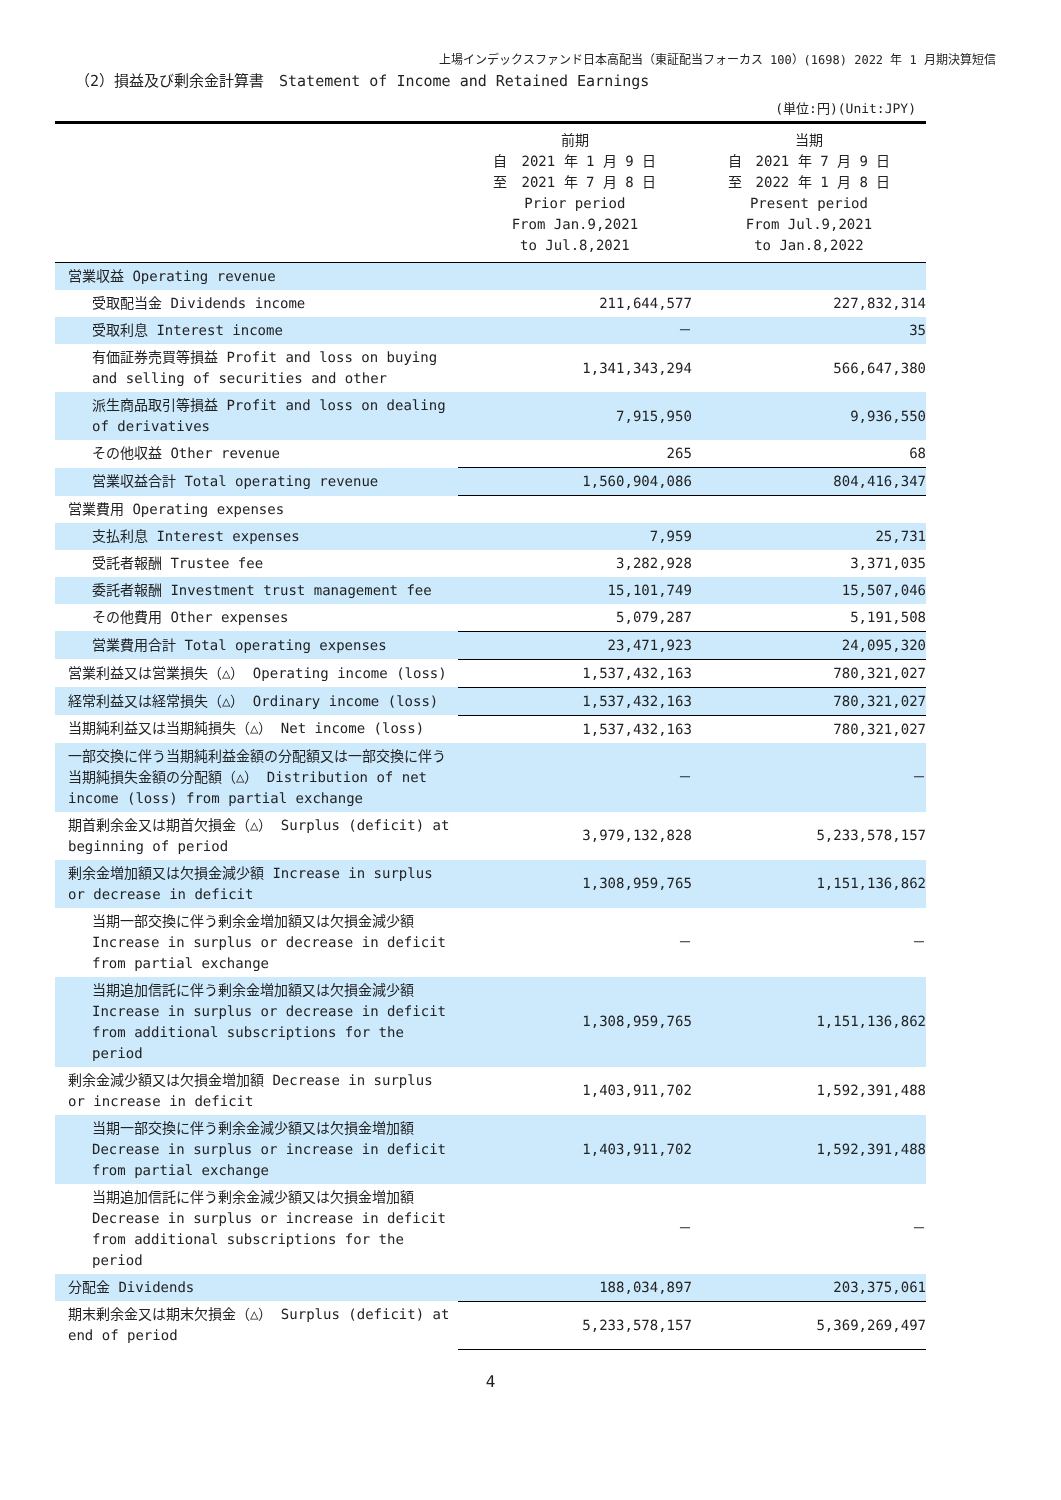上場インデックスファンド日本高配当（東証配当フォーカス 100）(1698) 2022 年 1 月期決算短信
（2）損益及び剰余金計算書　Statement of Income and Retained Earnings
(単位:円)(Unit:JPY)
| | 前期 自 2021 年 1 月 9 日 至 2021 年 7 月 8 日 Prior period From Jan.9,2021 to Jul.8,2021 | 当期 自 2021 年 7 月 9 日 至 2022 年 1 月 8 日 Present period From Jul.9,2021 to Jan.8,2022 |
| --- | --- | --- |
| 営業収益 Operating revenue | | |
| 受取配当金 Dividends income | 211,644,577 | 227,832,314 |
| 受取利息 Interest income | － | 35 |
| 有価証券売買等損益 Profit and loss on buying and selling of securities and other | 1,341,343,294 | 566,647,380 |
| 派生商品取引等損益 Profit and loss on dealing of derivatives | 7,915,950 | 9,936,550 |
| その他収益 Other revenue | 265 | 68 |
| 営業収益合計 Total operating revenue | 1,560,904,086 | 804,416,347 |
| 営業費用 Operating expenses | | |
| 支払利息 Interest expenses | 7,959 | 25,731 |
| 受託者報酬 Trustee fee | 3,282,928 | 3,371,035 |
| 委託者報酬 Investment trust management fee | 15,101,749 | 15,507,046 |
| その他費用 Other expenses | 5,079,287 | 5,191,508 |
| 営業費用合計 Total operating expenses | 23,471,923 | 24,095,320 |
| 営業利益又は営業損失（△） Operating income (loss) | 1,537,432,163 | 780,321,027 |
| 経常利益又は経常損失（△） Ordinary income (loss) | 1,537,432,163 | 780,321,027 |
| 当期純利益又は当期純損失（△） Net income (loss) | 1,537,432,163 | 780,321,027 |
| 一部交換に伴う当期純利益金額の分配額又は一部交換に伴う当期純損失金額の分配額（△） Distribution of net income (loss) from partial exchange | － | － |
| 期首剰余金又は期首欠損金（△） Surplus (deficit) at beginning of period | 3,979,132,828 | 5,233,578,157 |
| 剰余金増加額又は欠損金減少額 Increase in surplus or decrease in deficit | 1,308,959,765 | 1,151,136,862 |
| 当期一部交換に伴う剰余金増加額又は欠損金減少額 Increase in surplus or decrease in deficit from partial exchange | － | － |
| 当期追加信託に伴う剰余金増加額又は欠損金減少額 Increase in surplus or decrease in deficit from additional subscriptions for the period | 1,308,959,765 | 1,151,136,862 |
| 剰余金減少額又は欠損金増加額 Decrease in surplus or increase in deficit | 1,403,911,702 | 1,592,391,488 |
| 当期一部交換に伴う剰余金減少額又は欠損金増加額 Decrease in surplus or increase in deficit from partial exchange | 1,403,911,702 | 1,592,391,488 |
| 当期追加信託に伴う剰余金減少額又は欠損金増加額 Decrease in surplus or increase in deficit from additional subscriptions for the period | － | － |
| 分配金 Dividends | 188,034,897 | 203,375,061 |
| 期末剰余金又は期末欠損金（△） Surplus (deficit) at end of period | 5,233,578,157 | 5,369,269,497 |
4